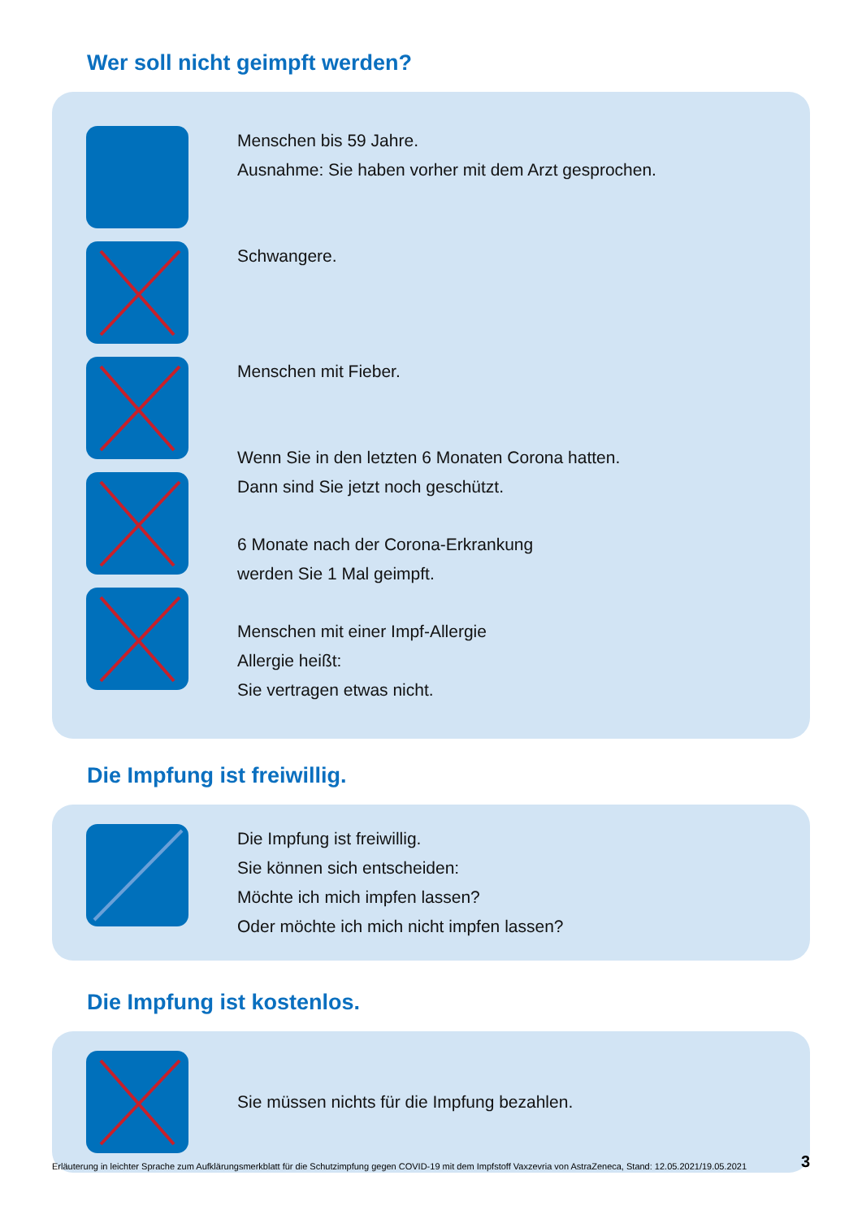Wer soll nicht geimpft werden?
Menschen bis 59 Jahre.
Ausnahme: Sie haben vorher mit dem Arzt gesprochen.
Schwangere.
Menschen mit Fieber.
Wenn Sie in den letzten 6 Monaten Corona hatten.
Dann sind Sie jetzt noch geschützt.
6 Monate nach der Corona-Erkrankung
werden Sie 1 Mal geimpft.
Menschen mit einer Impf-Allergie
Allergie heißt:
Sie vertragen etwas nicht.
Die Impfung ist freiwillig.
Die Impfung ist freiwillig.
Sie können sich entscheiden:
Möchte ich mich impfen lassen?
Oder möchte ich mich nicht impfen lassen?
Die Impfung ist kostenlos.
Sie müssen nichts für die Impfung bezahlen.
Erläuterung in leichter Sprache zum Aufklärungsmerkblatt für die Schutzimpfung gegen COVID-19 mit dem Impfstoff Vaxzevria von AstraZeneca, Stand: 12.05.2021/19.05.2021 3